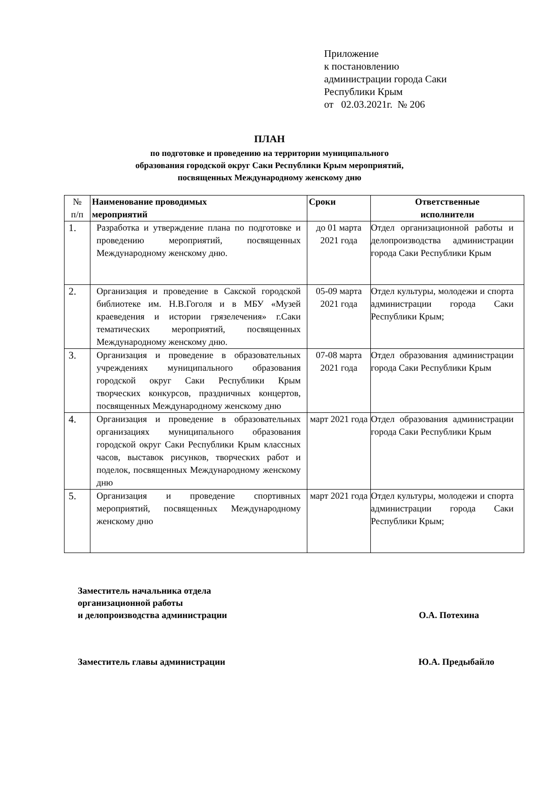Приложение
к постановлению
администрации города Саки
Республики Крым
от 02.03.2021г. № 206
ПЛАН
по подготовке и проведению на территории муниципального
образования городской округ Саки Республики Крым мероприятий,
посвященных Международному женскому дню
| № п/п | Наименование проводимых мероприятий | Сроки | Ответственные исполнители |
| --- | --- | --- | --- |
| 1. | Разработка и утверждение плана по подготовке и проведению мероприятий, посвященных Международному женскому дню. | до 01 марта 2021 года | Отдел организационной работы и делопроизводства администрации города Саки Республики Крым |
| 2. | Организация и проведение в Сакской городской библиотеке им. Н.В.Гоголя и в МБУ «Музей краеведения и истории грязелечения» г.Саки тематических мероприятий, посвященных Международному женскому дню. | 05-09 марта 2021 года | Отдел культуры, молодежи и спорта администрации города Саки Республики Крым; |
| 3. | Организация и проведение в образовательных учреждениях муниципального образования городской округ Саки Республики Крым творческих конкурсов, праздничных концертов, посвященных Международному женскому дню | 07-08 марта 2021 года | Отдел образования администрации города Саки Республики Крым |
| 4. | Организация и проведение в образовательных организациях муниципального образования городской округ Саки Республики Крым классных часов, выставок рисунков, творческих работ и поделок, посвященных Международному женскому дню | март 2021 года | Отдел образования администрации города Саки Республики Крым |
| 5. | Организация и проведение спортивных мероприятий, посвященных Международному женскому дню | март 2021 года | Отдел культуры, молодежи и спорта администрации города Саки Республики Крым; |
Заместитель начальника отдела
организационной работы
и делопроизводства администрации
О.А. Потехина
Заместитель главы администрации
Ю.А. Предыбайло